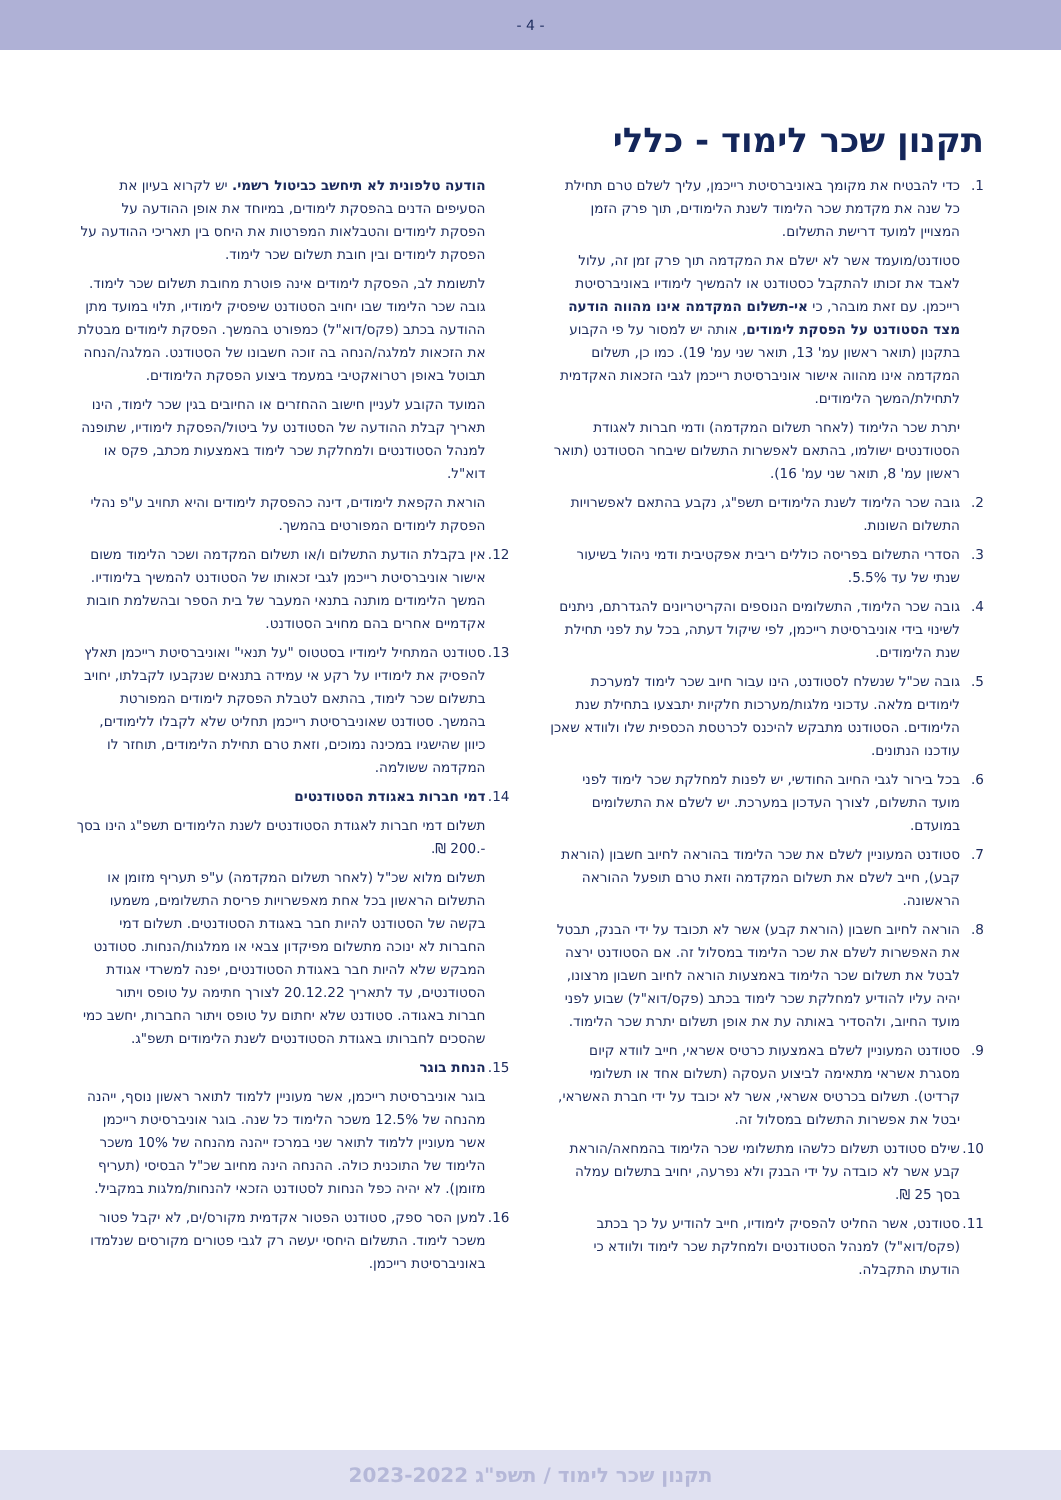- 4 -
תקנון שכר לימוד - כללי
1. כדי להבטיח את מקומך באוניברסיטת רייכמן, עליך לשלם טרם תחילת כל שנה את מקדמת שכר הלימוד לשנת הלימודים, תוך פרק הזמן המצויין למועד דרישת התשלום.
סטודנט/מועמד אשר לא ישלם את המקדמה תוך פרק זמן זה, עלול לאבד את זכותו להתקבל כסטודנט או להמשיך לימודיו באוניברסיטת רייכמן. עם זאת מובהר, כי אי-תשלום המקדמה אינו מהווה הודעה מצד הסטודנט על הפסקת לימודים, אותה יש למסור על פי הקבוע בתקנון (תואר ראשון עמ' 13, תואר שני עמ' 19). כמו כן, תשלום המקדמה אינו מהווה אישור אוניברסיטת רייכמן לגבי הזכאות האקדמית לתחילת/המשך הלימודים.
יתרת שכר הלימוד (לאחר תשלום המקדמה) ודמי חברות לאגודת הסטודנטים ישולמו, בהתאם לאפשרות התשלום שיבחר הסטודנט (תואר ראשון עמ' 8, תואר שני עמ' 16).
2. גובה שכר הלימוד לשנת הלימודים תשפ"ג, נקבע בהתאם לאפשרויות התשלום השונות.
3. הסדרי התשלום בפריסה כוללים ריבית אפקטיבית ודמי ניהול בשיעור שנתי של עד 5.5%.
4. גובה שכר הלימוד, התשלומים הנוספים והקריטריונים להגדרתם, ניתנים לשינוי בידי אוניברסיטת רייכמן, לפי שיקול דעתה, בכל עת לפני תחילת שנת הלימודים.
5. גובה שכ"ל שנשלח לסטודנט, הינו עבור חיוב שכר לימוד למערכת לימודים מלאה. עדכוני מלגות/מערכות חלקיות יתבצעו בתחילת שנת הלימודים. הסטודנט מתבקש להיכנס לכרטסת הכספית שלו ולוודא שאכן עודכנו הנתונים.
6. בכל בירור לגבי החיוב החודשי, יש לפנות למחלקת שכר לימוד לפני מועד התשלום, לצורך העדכון במערכת. יש לשלם את התשלומים במועדם.
7. סטודנט המעוניין לשלם את שכר הלימוד בהוראה לחיוב חשבון (הוראת קבע), חייב לשלם את תשלום המקדמה וזאת טרם תופעל ההוראה הראשונה.
8. הוראה לחיוב חשבון (הוראת קבע) אשר לא תכובד על ידי הבנק, תבטל את האפשרות לשלם את שכר הלימוד במסלול זה. אם הסטודנט ירצה לבטל את תשלום שכר הלימוד באמצעות הוראה לחיוב חשבון מרצונו, יהיה עליו להודיע למחלקת שכר לימוד בכתב (פקס/דוא"ל) שבוע לפני מועד החיוב, ולהסדיר באותה עת את אופן תשלום יתרת שכר הלימוד.
9. סטודנט המעוניין לשלם באמצעות כרטיס אשראי, חייב לוודא קיום מסגרת אשראי מתאימה לביצוע העסקה (תשלום אחד או תשלומי קרדיט). תשלום בכרטיס אשראי, אשר לא יכובד על ידי חברת האשראי, יבטל את אפשרות התשלום במסלול זה.
10.
שילם סטודנט תשלום כלשהו מתשלומי שכר הלימוד בהמחאה/הוראת קבע אשר לא כובדה על ידי הבנק ולא נפרעה, יחויב בתשלום עמלה בסך 25 ₪.
11.
סטודנט, אשר החליט להפסיק לימודיו, חייב להודיע על כך בכתב (פקס/דוא"ל) למנהל הסטודנטים ולמחלקת שכר לימוד ולוודא כי הודעתו התקבלה.
הודעה טלפונית לא תיחשב כביטול רשמי. יש לקרוא בעיון את הסעיפים הדנים בהפסקת לימודים, במיוחד את אופן ההודעה על הפסקת לימודים והטבלאות המפרטות את היחס בין תאריכי ההודעה על הפסקת לימודים ובין חובת תשלום שכר לימוד.
לתשומת לב, הפסקת לימודים אינה פוטרת מחובת תשלום שכר לימוד. גובה שכר הלימוד שבו יחויב הסטודנט שיפסיק לימודיו, תלוי במועד מתן ההודעה בכתב (פקס/דוא"ל) כמפורט בהמשך. הפסקת לימודים מבטלת את הזכאות למלגה/הנחה בה זוכה חשבונו של הסטודנט. המלגה/הנחה תבוטל באופן רטרואקטיבי במעמד ביצוע הפסקת הלימודים.
המועד הקובע לעניין חישוב ההחזרים או החיובים בגין שכר לימוד, הינו תאריך קבלת ההודעה של הסטודנט על ביטול/הפסקת לימודיו, שתופנה למנהל הסטודנטים ולמחלקת שכר לימוד באמצעות מכתב, פקס או דוא"ל.
הוראת הקפאת לימודים, דינה כהפסקת לימודים והיא תחויב ע"פ נהלי הפסקת לימודים המפורטים בהמשך.
12.
אין בקבלת הודעת התשלום ו/או תשלום המקדמה ושכר הלימוד משום אישור אוניברסיטת רייכמן לגבי זכאותו של הסטודנט להמשיך בלימודיו. המשך הלימודים מותנה בתנאי המעבר של בית הספר ובהשלמת חובות אקדמיים אחרים בהם מחויב הסטודנט.
13.
סטודנט המתחיל לימודיו בסטטוס "על תנאי" ואוניברסיטת רייכמן תאלץ להפסיק את לימודיו על רקע אי עמידה בתנאים שנקבעו לקבלתו, יחויב בתשלום שכר לימוד, בהתאם לטבלת הפסקת לימודים המפורטת בהמשך. סטודנט שאוניברסיטת רייכמן תחליט שלא לקבלו ללימודים, כיוון שהישגיו במכינה נמוכים, וזאת טרם תחילת הלימודים, תוחזר לו המקדמה ששולמה.
14.
דמי חברות באגודת הסטודנטים
תשלום דמי חברות לאגודת הסטודנטים לשנת הלימודים תשפ"ג הינו בסך -.200 ₪.
תשלום מלוא שכ"ל (לאחר תשלום המקדמה) ע"פ תעריף מזומן או התשלום הראשון בכל אחת מאפשרויות פריסת התשלומים, משמעו בקשה של הסטודנט להיות חבר באגודת הסטודנטים. תשלום דמי החברות לא ינוכה מתשלום מפיקדון צבאי או ממלגות/הנחות. סטודנט המבקש שלא להיות חבר באגודת הסטודנטים, יפנה למשרדי אגודת הסטודנטים, עד לתאריך 20.12.22 לצורך חתימה על טופס ויתור חברות באגודה. סטודנט שלא יחתום על טופס ויתור החברות, יחשב כמי שהסכים לחברותו באגודת הסטודנטים לשנת הלימודים תשפ"ג.
15.
הנחת בוגר
בוגר אוניברסיטת רייכמן, אשר מעוניין ללמוד לתואר ראשון נוסף, ייהנה מהנחה של 12.5% משכר הלימוד כל שנה. בוגר אוניברסיטת רייכמן אשר מעוניין ללמוד לתואר שני במרכז ייהנה מהנחה של 10% משכר הלימוד של התוכנית כולה. ההנחה הינה מחיוב שכ"ל הבסיסי (תעריף מזומן). לא יהיה כפל הנחות לסטודנט הזכאי להנחות/מלגות במקביל.
16.
למען הסר ספק, סטודנט הפטור אקדמית מקורס/ים, לא יקבל פטור משכר לימוד. התשלום היחסי יעשה רק לגבי פטורים מקורסים שנלמדו באוניברסיטת רייכמן.
תקנון שכר לימוד / תשפ"ג 2023-2022